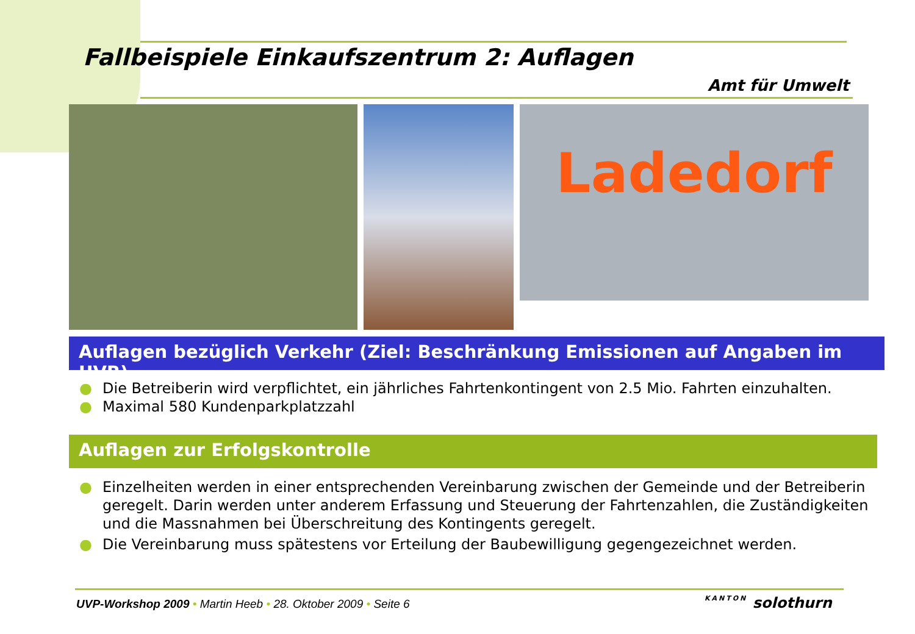Fallbeispiele Einkaufszentrum 2: Auflagen
Amt für Umwelt
Ladedorf
Auflagen bezüglich Verkehr (Ziel: Beschränkung Emissionen auf Angaben im UVB)
● Die Betreiberin wird verpflichtet, ein jährliches Fahrtenkontingent von 2.5 Mio. Fahrten einzuhalten.
● Maximal 580 Kundenparkplatzzahl
Auflagen zur Erfolgskontrolle
● Einzelheiten werden in einer entsprechenden Vereinbarung zwischen der Gemeinde und der Betreiberin geregelt. Darin werden unter anderem Erfassung und Steuerung der Fahrtenzahlen, die Zuständigkeiten und die Massnahmen bei Überschreitung des Kontingents geregelt.
● Die Vereinbarung muss spätestens vor Erteilung der Baubewilligung gegengezeichnet werden.
UVP-Workshop 2009 • Martin Heeb • 28. Oktober 2009 • Seite 6
KANTON solothurn